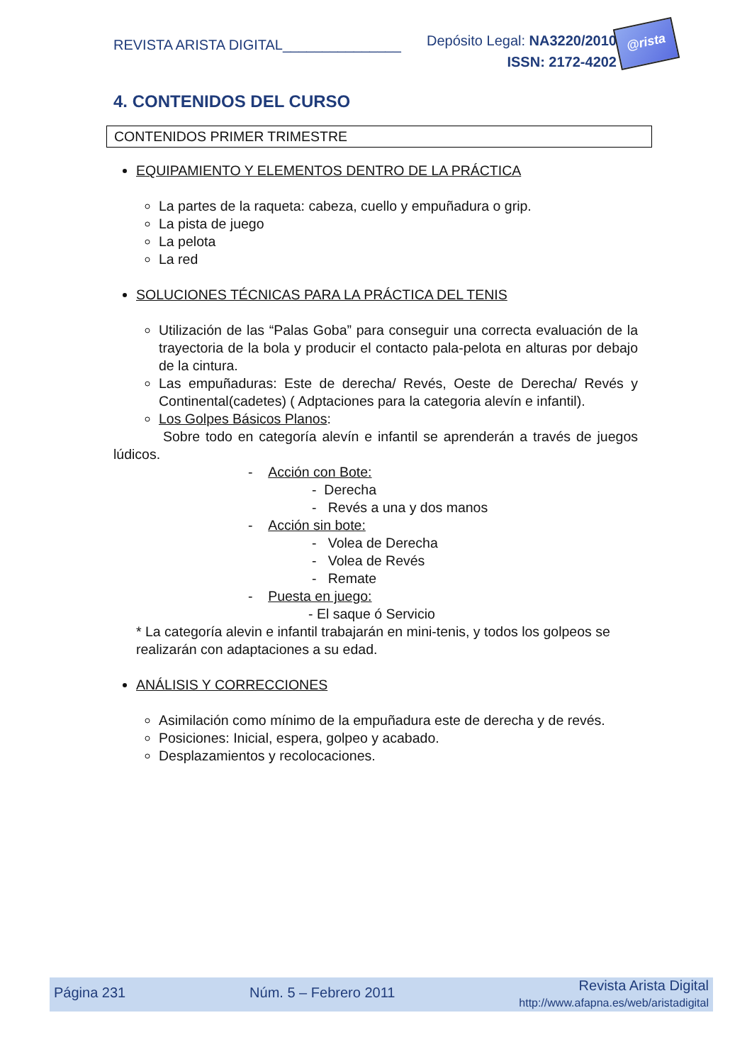REVISTA ARISTA DIGITAL_______________
Depósito Legal: NA3220/2010
ISSN: 2172-4202
@rista
4. CONTENIDOS DEL CURSO
CONTENIDOS PRIMER TRIMESTRE
EQUIPAMIENTO Y ELEMENTOS DENTRO DE LA PRÁCTICA
La partes de la raqueta: cabeza, cuello y empuñadura o grip.
La pista de juego
La pelota
La red
SOLUCIONES TÉCNICAS PARA LA PRÁCTICA DEL TENIS
Utilización de las “Palas Goba” para conseguir una correcta evaluación de la trayectoria de la bola y producir el contacto pala-pelota en alturas por debajo de la cintura.
Las empuñaduras: Este de derecha/ Revés, Oeste de Derecha/ Revés y Continental(cadetes) ( Adptaciones para la categoria alevín e infantil).
Los Golpes Básicos Planos:
Sobre todo en categoría alevín e infantil se aprenderán a través de juegos lúdicos.
- Acción con Bote:
- Derecha
- Revés a una y dos manos
- Acción sin bote:
- Volea de Derecha
- Volea de Revés
- Remate
- Puesta en juego:
- El saque ó Servicio
* La categoría alevin e infantil trabajarán en mini-tenis, y todos los golpeos se realizarán con adaptaciones a su edad.
ANÁLISIS Y CORRECCIONES
Asimilación como mínimo de la empuñadura este de derecha y de revés.
Posiciones: Inicial, espera, golpeo y acabado.
Desplazamientos y recolocaciones.
Página 231 Núm. 5 – Febrero 2011 Revista Arista Digital
http://www.afapna.es/web/aristadigital